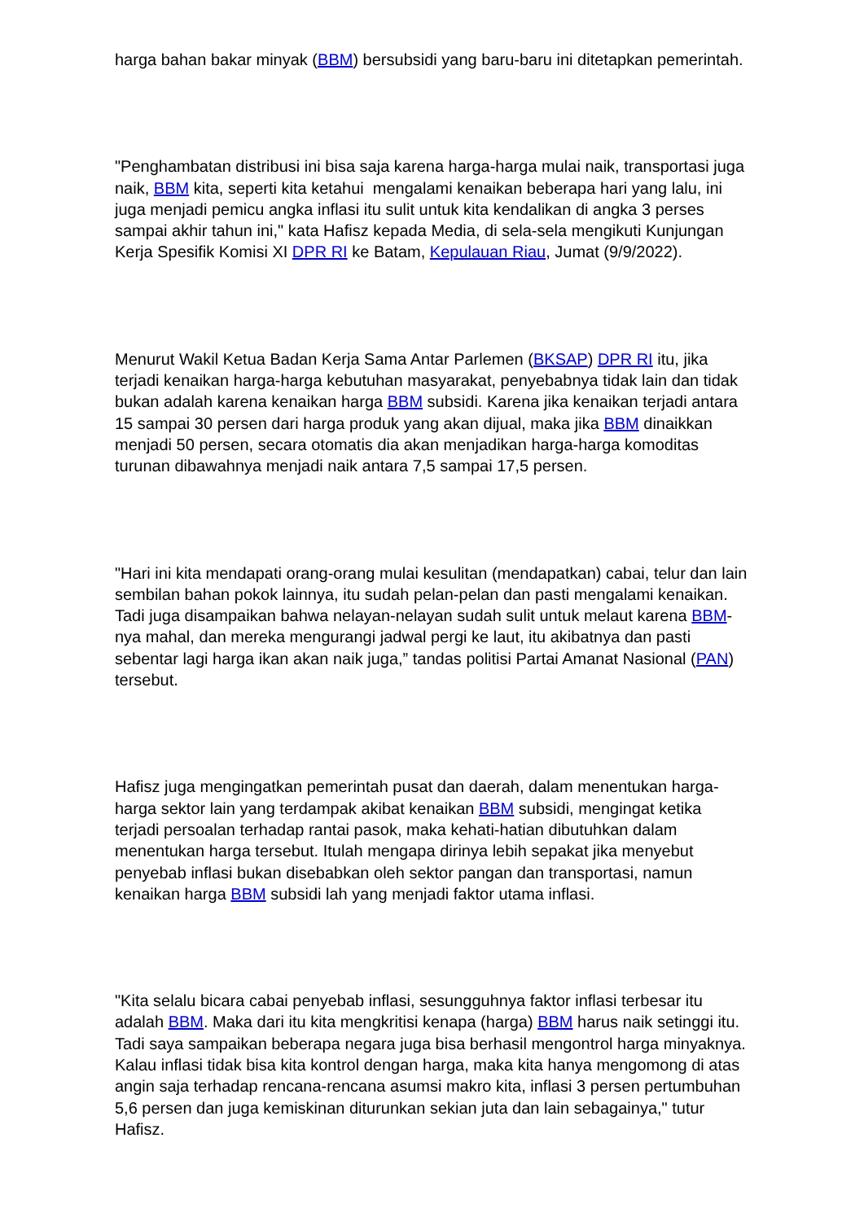harga bahan bakar minyak (BBM) bersubsidi yang baru-baru ini ditetapkan pemerintah.
"Penghambatan distribusi ini bisa saja karena harga-harga mulai naik, transportasi juga naik, BBM kita, seperti kita ketahui mengalami kenaikan beberapa hari yang lalu, ini juga menjadi pemicu angka inflasi itu sulit untuk kita kendalikan di angka 3 perses sampai akhir tahun ini," kata Hafisz kepada Media, di sela-sela mengikuti Kunjungan Kerja Spesifik Komisi XI DPR RI ke Batam, Kepulauan Riau, Jumat (9/9/2022).
Menurut Wakil Ketua Badan Kerja Sama Antar Parlemen (BKSAP) DPR RI itu, jika terjadi kenaikan harga-harga kebutuhan masyarakat, penyebabnya tidak lain dan tidak bukan adalah karena kenaikan harga BBM subsidi. Karena jika kenaikan terjadi antara 15 sampai 30 persen dari harga produk yang akan dijual, maka jika BBM dinaikkan menjadi 50 persen, secara otomatis dia akan menjadikan harga-harga komoditas turunan dibawahnya menjadi naik antara 7,5 sampai 17,5 persen.
"Hari ini kita mendapati orang-orang mulai kesulitan (mendapatkan) cabai, telur dan lain sembilan bahan pokok lainnya, itu sudah pelan-pelan dan pasti mengalami kenaikan. Tadi juga disampaikan bahwa nelayan-nelayan sudah sulit untuk melaut karena BBM-nya mahal, dan mereka mengurangi jadwal pergi ke laut, itu akibatnya dan pasti sebentar lagi harga ikan akan naik juga,” tandas politisi Partai Amanat Nasional (PAN) tersebut.
Hafisz juga mengingatkan pemerintah pusat dan daerah, dalam menentukan harga-harga sektor lain yang terdampak akibat kenaikan BBM subsidi, mengingat ketika terjadi persoalan terhadap rantai pasok, maka kehati-hatian dibutuhkan dalam menentukan harga tersebut. Itulah mengapa dirinya lebih sepakat jika menyebut penyebab inflasi bukan disebabkan oleh sektor pangan dan transportasi, namun kenaikan harga BBM subsidi lah yang menjadi faktor utama inflasi.
"Kita selalu bicara cabai penyebab inflasi, sesungguhnya faktor inflasi terbesar itu adalah BBM. Maka dari itu kita mengkritisi kenapa (harga) BBM harus naik setinggi itu. Tadi saya sampaikan beberapa negara juga bisa berhasil mengontrol harga minyaknya. Kalau inflasi tidak bisa kita kontrol dengan harga, maka kita hanya mengomong di atas angin saja terhadap rencana-rencana asumsi makro kita, inflasi 3 persen pertumbuhan 5,6 persen dan juga kemiskinan diturunkan sekian juta dan lain sebagainya," tutur Hafisz.